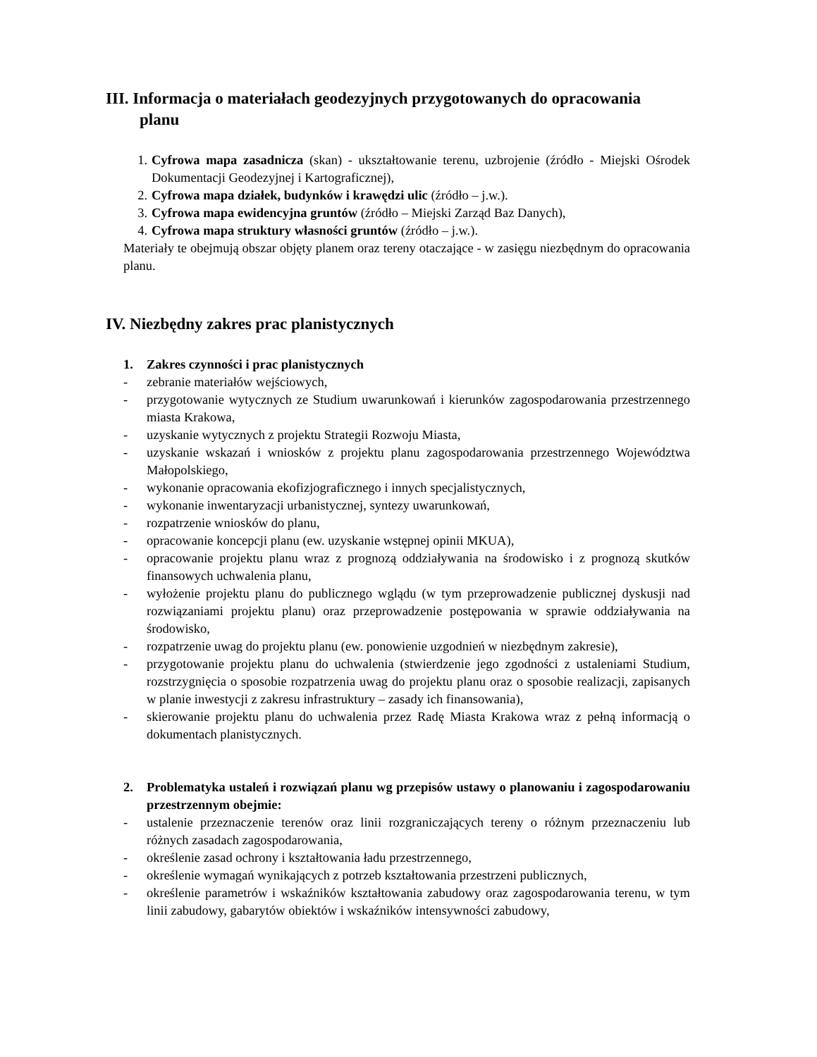III. Informacja o materiałach geodezyjnych przygotowanych do opracowania
planu
1. Cyfrowa mapa zasadnicza (skan) - ukształtowanie terenu, uzbrojenie (źródło - Miejski Ośrodek Dokumentacji Geodezyjnej i Kartograficznej),
2. Cyfrowa mapa działek, budynków i krawędzi ulic (źródło – j.w.).
3. Cyfrowa mapa ewidencyjna gruntów (źródło – Miejski Zarząd Baz Danych),
4. Cyfrowa mapa struktury własności gruntów (źródło – j.w.).
Materiały te obejmują obszar objęty planem oraz tereny otaczające - w zasięgu niezbędnym do opracowania planu.
IV. Niezbędny zakres prac planistycznych
1. Zakres czynności i prac planistycznych
- zebranie materiałów wejściowych,
- przygotowanie wytycznych ze Studium uwarunkowań i kierunków zagospodarowania przestrzennego miasta Krakowa,
- uzyskanie wytycznych z projektu Strategii Rozwoju Miasta,
- uzyskanie wskazań i wniosków z projektu planu zagospodarowania przestrzennego Województwa Małopolskiego,
- wykonanie opracowania ekofizjograficznego i innych specjalistycznych,
- wykonanie inwentaryzacji urbanistycznej, syntezy uwarunkowań,
- rozpatrzenie wniosków do planu,
- opracowanie koncepcji planu (ew. uzyskanie wstępnej opinii MKUA),
- opracowanie projektu planu wraz z prognozą oddziaływania na środowisko i z prognozą skutków finansowych uchwalenia planu,
- wyłożenie projektu planu do publicznego wglądu (w tym przeprowadzenie publicznej dyskusji nad rozwiązaniami projektu planu) oraz przeprowadzenie postępowania w sprawie oddziaływania na środowisko,
- rozpatrzenie uwag do projektu planu (ew. ponowienie uzgodnień w niezbędnym zakresie),
- przygotowanie projektu planu do uchwalenia (stwierdzenie jego zgodności z ustaleniami Studium, rozstrzygnięcia o sposobie rozpatrzenia uwag do projektu planu oraz o sposobie realizacji, zapisanych w planie inwestycji z zakresu infrastruktury – zasady ich finansowania),
- skierowanie projektu planu do uchwalenia przez Radę Miasta Krakowa wraz z pełną informacją o dokumentach planistycznych.
2. Problematyka ustaleń i rozwiązań planu wg przepisów ustawy o planowaniu i zagospodarowaniu przestrzennym obejmie:
- ustalenie przeznaczenie terenów oraz linii rozgraniczających tereny o różnym przeznaczeniu lub różnych zasadach zagospodarowania,
- określenie zasad ochrony i kształtowania ładu przestrzennego,
- określenie wymagań wynikających z potrzeb kształtowania przestrzeni publicznych,
- określenie parametrów i wskaźników kształtowania zabudowy oraz zagospodarowania terenu, w tym linii zabudowy, gabarytów obiektów i wskaźników intensywności zabudowy,